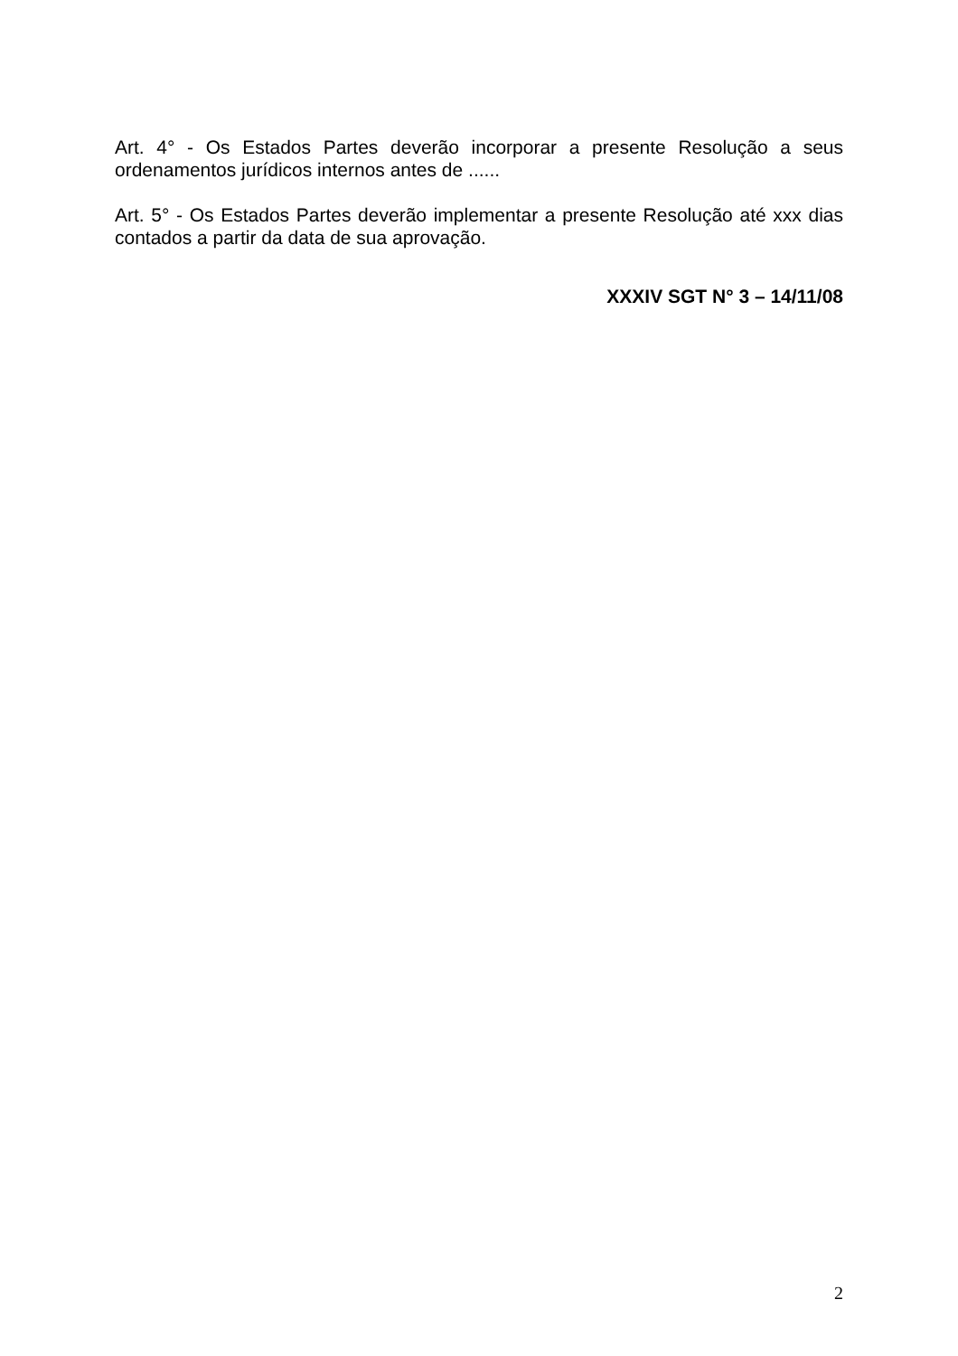Art. 4° - Os Estados Partes deverão incorporar a presente Resolução a seus ordenamentos jurídicos internos antes de ......
Art. 5° - Os Estados Partes deverão implementar a presente Resolução até xxx dias contados a partir da data de sua aprovação.
XXXIV SGT N° 3 – 14/11/08
2